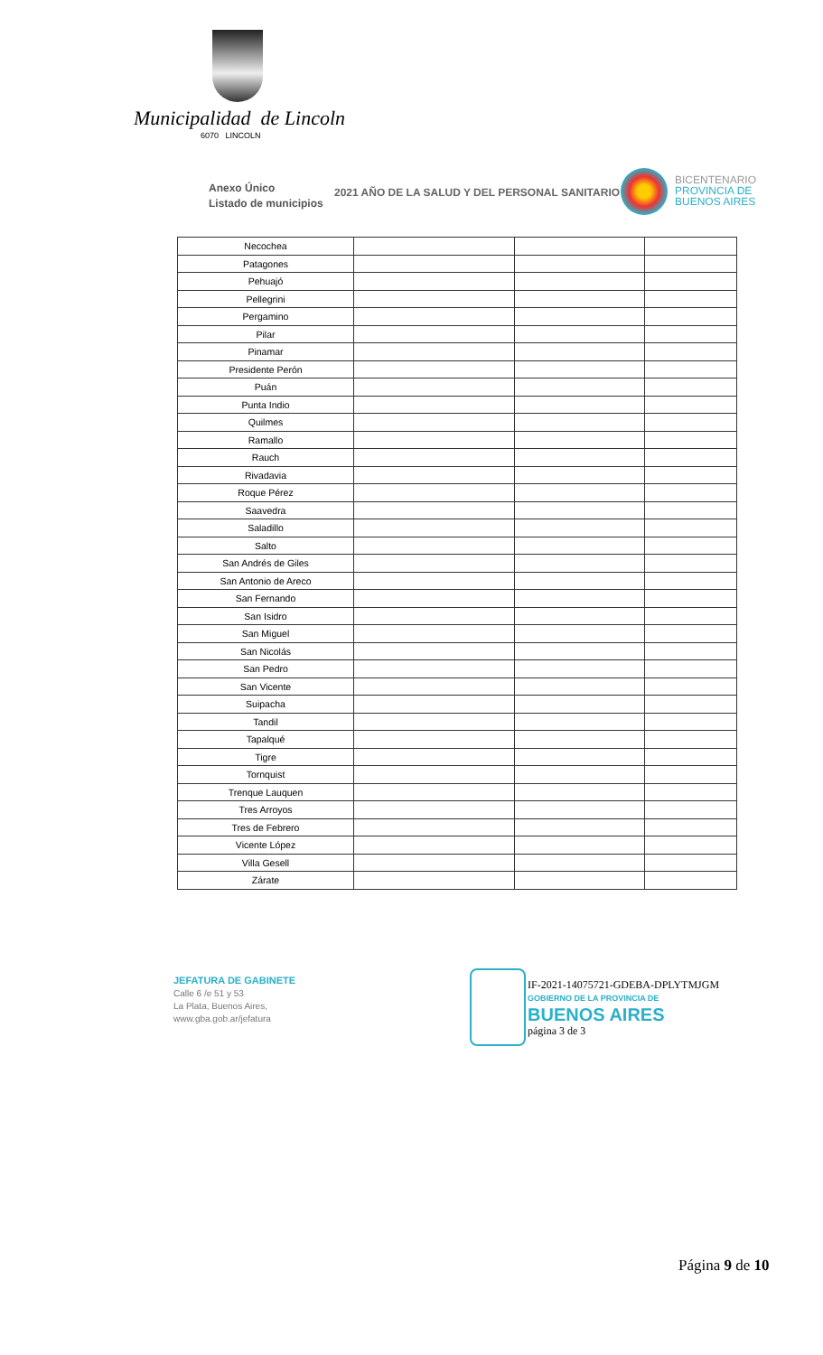Municipalidad de Lincoln
6070 LINCOLN
Anexo Único
Listado de municipios
2021 AÑO DE LA SALUD Y DEL PERSONAL SANITARIO
BICENTENARIO
PROVINCIA DE
BUENOS AIRES
| Necochea | | | |
| Patagones | | | |
| Pehuajó | | | |
| Pellegrini | | | |
| Pergamino | | | |
| Pilar | | | |
| Pinamar | | | |
| Presidente Perón | | | |
| Puán | | | |
| Punta Indio | | | |
| Quilmes | | | |
| Ramallo | | | |
| Rauch | | | |
| Rivadavia | | | |
| Roque Pérez | | | |
| Saavedra | | | |
| Saladillo | | | |
| Salto | | | |
| San Andrés de Giles | | | |
| San Antonio de Areco | | | |
| San Fernando | | | |
| San Isidro | | | |
| San Miguel | | | |
| San Nicolás | | | |
| San Pedro | | | |
| San Vicente | | | |
| Suipacha | | | |
| Tandil | | | |
| Tapalqué | | | |
| Tigre | | | |
| Tornquist | | | |
| Trenque Lauquen | | | |
| Tres Arroyos | | | |
| Tres de Febrero | | | |
| Vicente López | | | |
| Villa Gesell | | | |
| Zárate | | | |
JEFATURA DE GABINETE
Calle 6 /e 51 y 53
La Plata, Buenos Aires,
www.gba.gob.ar/jefatura
IF-2021-14075721-GDEBA-DPLYTMJGM
GOBIERNO DE LA PROVINCIA DE
BUENOS AIRES
página 3 de 3
Página 9 de 10